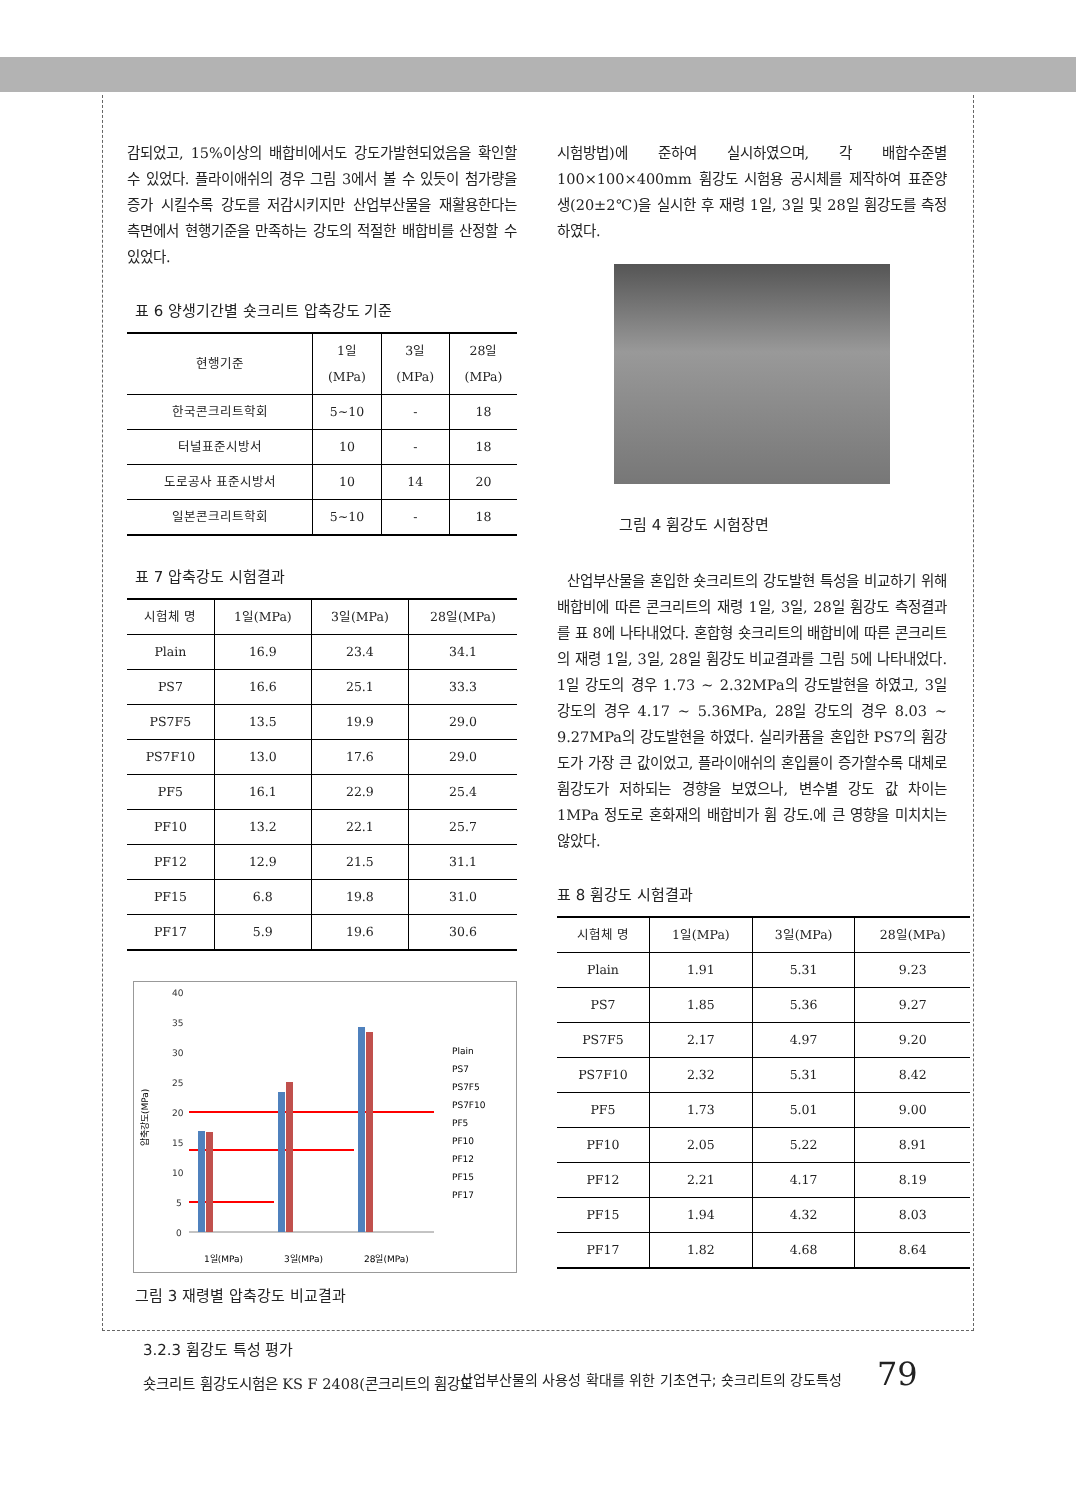감되었고, 15%이상의 배합비에서도 강도가발현되었음을 확인할 수 있었다. 플라이애쉬의 경우 그림 3에서 볼 수 있듯이 첨가량을 증가 시킬수록 강도를 저감시키지만 산업부산물을 재활용한다는 측면에서 현행기준을 만족하는 강도의 적절한 배합비를 산정할 수 있었다.
표 6 양생기간별 숏크리트 압축강도 기준
| 현행기준 | 1일 (MPa) | 3일 (MPa) | 28일 (MPa) |
| --- | --- | --- | --- |
| 한국콘크리트학회 | 5∼10 | - | 18 |
| 터널표준시방서 | 10 | - | 18 |
| 도로공사 표준시방서 | 10 | 14 | 20 |
| 일본콘크리트학회 | 5∼10 | - | 18 |
표 7 압축강도 시험결과
| 시험체 명 | 1일(MPa) | 3일(MPa) | 28일(MPa) |
| --- | --- | --- | --- |
| Plain | 16.9 | 23.4 | 34.1 |
| PS7 | 16.6 | 25.1 | 33.3 |
| PS7F5 | 13.5 | 19.9 | 29.0 |
| PS7F10 | 13.0 | 17.6 | 29.0 |
| PF5 | 16.1 | 22.9 | 25.4 |
| PF10 | 13.2 | 22.1 | 25.7 |
| PF12 | 12.9 | 21.5 | 31.1 |
| PF15 | 6.8 | 19.8 | 31.0 |
| PF17 | 5.9 | 19.6 | 30.6 |
압축강도(MPa)
40
35
30
25
20
15
10
5
0
1일(MPa)
3일(MPa)
28일(MPa)
Plain
PS7
PS7F5
PS7F10
PF5
PF10
PF12
PF15
PF17
그림 3 재령별 압축강도 비교결과
3.2.3 휨강도 특성 평가
숏크리트 휨강도시험은 KS F 2408(콘크리트의 휨강도
시험방법)에 준하여 실시하였으며, 각 배합수준별 100×100×400mm 휨강도 시험용 공시체를 제작하여 표준양생(20±2℃)을 실시한 후 재령 1일, 3일 및 28일 휨강도를 측정하였다.
그림 4 휨강도 시험장면
산업부산물을 혼입한 숏크리트의 강도발현 특성을 비교하기 위해 배합비에 따른 콘크리트의 재령 1일, 3일, 28일 휨강도 측정결과를 표 8에 나타내었다. 혼합형 숏크리트의 배합비에 따른 콘크리트의 재령 1일, 3일, 28일 휨강도 비교결과를 그림 5에 나타내었다. 1일 강도의 경우 1.73 ~ 2.32MPa의 강도발현을 하였고, 3일 강도의 경우 4.17 ~ 5.36MPa, 28일 강도의 경우 8.03 ~ 9.27MPa의 강도발현을 하였다. 실리카퓸을 혼입한 PS7의 휨강도가 가장 큰 값이었고, 플라이애쉬의 혼입률이 증가할수록 대체로 휨강도가 저하되는 경향을 보였으나, 변수별 강도 값 차이는 1MPa 정도로 혼화재의 배합비가 휨 강도.에 큰 영향을 미치치는 않았다.
표 8 휨강도 시험결과
| 시험체 명 | 1일(MPa) | 3일(MPa) | 28일(MPa) |
| --- | --- | --- | --- |
| Plain | 1.91 | 5.31 | 9.23 |
| PS7 | 1.85 | 5.36 | 9.27 |
| PS7F5 | 2.17 | 4.97 | 9.20 |
| PS7F10 | 2.32 | 5.31 | 8.42 |
| PF5 | 1.73 | 5.01 | 9.00 |
| PF10 | 2.05 | 5.22 | 8.91 |
| PF12 | 2.21 | 4.17 | 8.19 |
| PF15 | 1.94 | 4.32 | 8.03 |
| PF17 | 1.82 | 4.68 | 8.64 |
산업부산물의 사용성 확대를 위한 기초연구; 숏크리트의 강도특성 79